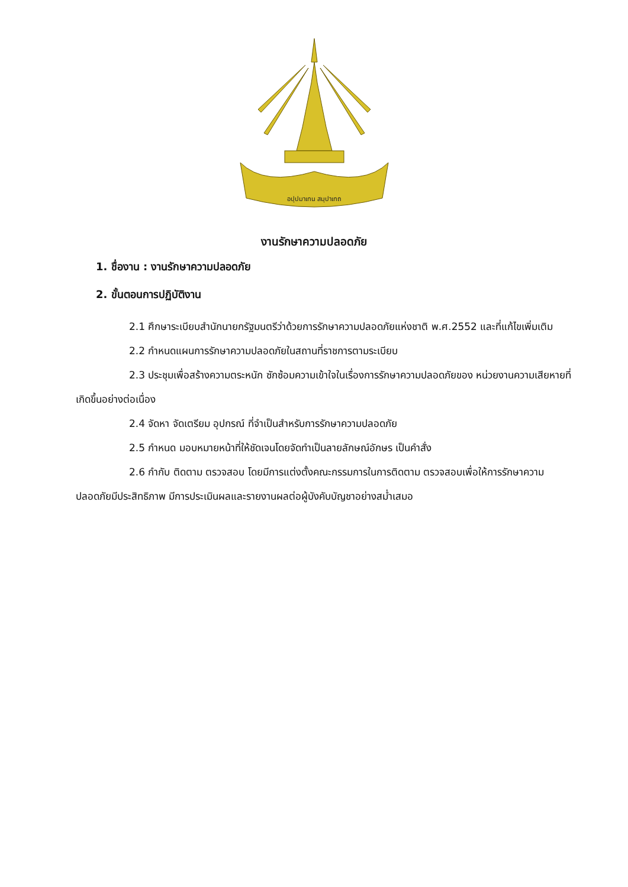อปฺปมาเทน สมฺปาเทถ
งานรักษาความปลอดภัย
1. ชื่องาน : งานรักษาความปลอดภัย
2. ขั้นตอนการปฏิบัติงาน
2.1 ศึกษาระเบียบสำนักนายกรัฐมนตรีว่าด้วยการรักษาความปลอดภัยแห่งชาติ พ.ศ.2552 และที่แก้ไขเพิ่มเติม
2.2 กำหนดแผนการรักษาความปลอดภัยในสถานที่ราชการตามระเบียบ
2.3 ประชุมเพื่อสร้างความตระหนัก ซักซ้อมความเข้าใจในเรื่องการรักษาความปลอดภัยของ หน่วยงานความเสียหายที่เกิดขึ้นอย่างต่อเนื่อง
2.4 จัดหา จัดเตรียม อุปกรณ์ ที่จำเป็นสำหรับการรักษาความปลอดภัย
2.5 กำหนด มอบหมายหน้าที่ให้ชัดเจนโดยจัดทำเป็นลายลักษณ์อักษร เป็นคำสั่ง
2.6 กำกับ ติดตาม ตรวจสอบ โดยมีการแต่งตั้งคณะกรรมการในการติดตาม ตรวจสอบเพื่อให้การรักษาความปลอดภัยมีประสิทธิภาพ มีการประเมินผลและรายงานผลต่อผู้บังคับบัญชาอย่างสม่ำเสมอ